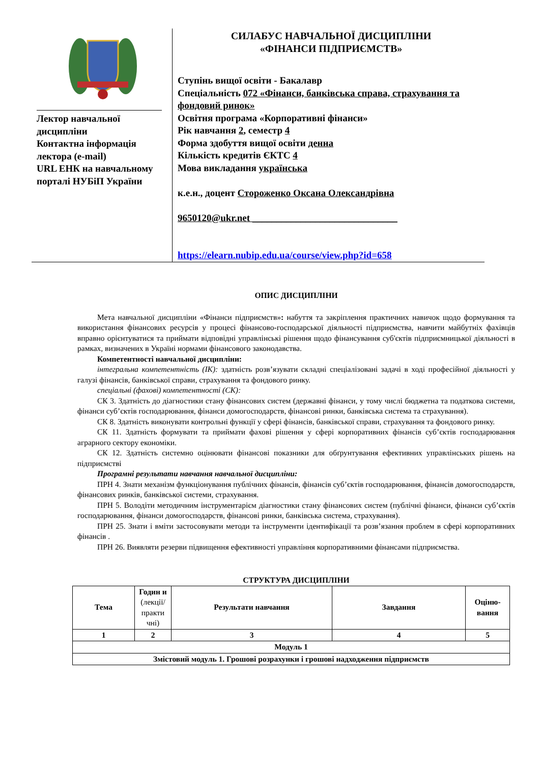Лектор навчальної дисципліни
Контактна інформація лектора (e-mail)
URL ЕНК на навчальному порталі НУБіП України
СИЛАБУС НАВЧАЛЬНОЇ ДИСЦИПЛІНИ
«ФІНАНСИ ПІДПРИЄМСТВ»
Ступінь вищої освіти - Бакалавр
Спеціальність 072 «Фінанси, банківська справа, страхування та фондовий ринок»
Освітня програма «Корпоративні фінанси»
Рік навчання 2, семестр 4
Форма здобуття вищої освіти денна
Кількість кредитів ЄКТС 4
Мова викладання українська
к.е.н., доцент Стороженко Оксана Олександрівна
9650120@ukr.net ______________________________
https://elearn.nubip.edu.ua/course/view.php?id=658
ОПИС ДИСЦИПЛІНИ
Мета навчальної дисципліни «Фінанси підприємств»: набуття та закріплення практичних навичок щодо формування та використання фінансових ресурсів у процесі фінансово-господарської діяльності підприємства, навчити майбутніх фахівців вправно орієнтуватися та приймати відповідні управлінські рішення щодо фінансування суб'єктів підприємницької діяльності в рамках, визначених в Україні нормами фінансового законодавства.
Компетентності навчальної дисципліни:
інтегральна компетентність (ІК): здатність розв’язувати складні спеціалізовані задачі в ході професійної діяльності у галузі фінансів, банківської справи, страхування та фондового ринку.
спеціальні (фахові) компетентності (СК):
СК 3. Здатність до діагностики стану фінансових систем (державні фінанси, у тому числі бюджетна та податкова системи, фінанси суб’єктів господарювання, фінанси домогосподарств, фінансові ринки, банківська система та страхування).
СК 8. Здатність виконувати контрольні функції у сфері фінансів, банківської справи, страхування та фондового ринку.
СК 11. Здатність формувати та приймати фахові рішення у сфері корпоративних фінансів суб’єктів господарювання аграрного сектору економіки.
СК 12. Здатність системно оцінювати фінансові показники для обґрунтування ефективних управлінських рішень на підприємстві
Програмні результати навчання навчальної дисципліни:
ПРН 4. Знати механізм функціонування публічних фінансів, фінансів суб’єктів господарювання, фінансів домогосподарств, фінансових ринків, банківської системи, страхування.
ПРН 5. Володіти методичним інструментарієм діагностики стану фінансових систем (публічні фінанси, фінанси суб’єктів господарювання, фінанси домогосподарств, фінансові ринки, банківська система, страхування).
ПРН 25. Знати і вміти застосовувати методи та інструменти ідентифікації та розв’язання проблем в сфері корпоративних фінансів .
ПРН 26. Виявляти резерви підвищення ефективності управління корпоративними фінансами підприємства.
СТРУКТУРА ДИСЦИПЛІНИ
| Тема | Годин и (лекції/ практи чні) | Результати навчання | Завдання | Оціню-вання |
| --- | --- | --- | --- | --- |
| 1 | 2 | 3 | 4 | 5 |
| Модуль 1 | | | | |
| Змістовий модуль 1. Грошові розрахунки і грошові надходження підприємств | | | | |